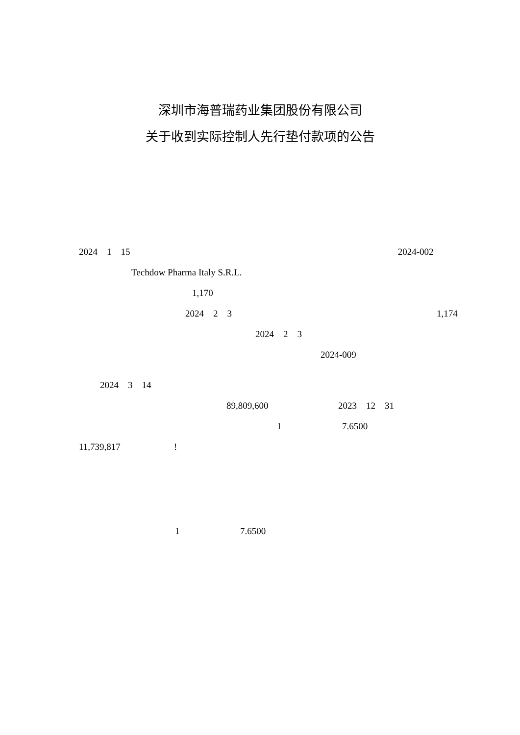深圳市海普瑞药业集团股份有限公司
关于收到实际控制人先行垫付款项的公告
2024 1 15 2024-002
Techdow Pharma Italy S.R.L.
1,170
2024 2 3 1,174
2024 2 3
2024-009
2024 3 14
89,809,600 2023 12 31
1 7.6500
11,739,817 !
1 7.6500